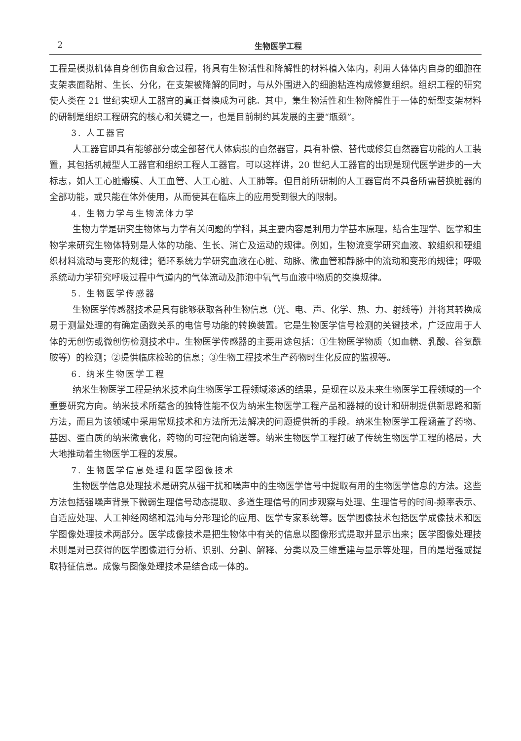2 生物医学工程
工程是模拟机体自身创伤自愈合过程，将具有生物活性和降解性的材料植入体内，利用人体体内自身的细胞在支架表面黏附、生长、分化，在支架被降解的同时，与从外围进入的细胞粘连构成修复组织。组织工程的研究使人类在 21 世纪实现人工器官的真正替换成为可能。其中，集生物活性和生物降解性于一体的新型支架材料的研制是组织工程研究的核心和关键之一，也是目前制约其发展的主要“瓶颈”。
3. 人工器官
人工器官即具有能够部分或全部替代人体病损的自然器官，具有补偿、替代或修复自然器官功能的人工装置，其包括机械型人工器官和组织工程人工器官。可以这样讲，20 世纪人工器官的出现是现代医学进步的一大标志，如人工心脏瓣膜、人工血管、人工心脏、人工肺等。但目前所研制的人工器官尚不具备所需替换脏器的全部功能，或只能在体外使用，从而使其在临床上的应用受到很大的限制。
4. 生物力学与生物流体力学
生物力学是研究生物体与力学有关问题的学科，其主要内容是利用力学基本原理，结合生理学、医学和生物学来研究生物体特别是人体的功能、生长、消亡及运动的规律。例如，生物流变学研究血液、软组织和硬组织材料流动与变形的规律；循环系统力学研究血液在心脏、动脉、微血管和静脉中的流动和变形的规律；呼吸系统动力学研究呼吸过程中气道内的气体流动及肺泡中氧气与血液中物质的交换规律。
5. 生物医学传感器
生物医学传感器技术是具有能够获取各种生物信息（光、电、声、化学、热、力、射线等）并将其转换成易于测量处理的有确定函数关系的电信号功能的转换装置。它是生物医学信号检测的关键技术，广泛应用于人体的无创伤或微创伤检测技术中。生物医学传感器的主要用途包括：①生物医学物质（如血糖、乳酸、谷氨酰胺等）的检测；②提供临床检验的信息；③生物工程技术生产药物时生化反应的监视等。
6. 纳米生物医学工程
纳米生物医学工程是纳米技术向生物医学工程领域渗透的结果，是现在以及未来生物医学工程领域的一个重要研究方向。纳米技术所蕴含的独特性能不仅为纳米生物医学工程产品和器械的设计和研制提供新思路和新方法，而且为该领域中采用常规技术和方法所无法解决的问题提供新的手段。纳米生物医学工程涵盖了药物、基因、蛋白质的纳米微囊化，药物的可控靶向输送等。纳米生物医学工程打破了传统生物医学工程的格局，大大地推动着生物医学工程的发展。
7. 生物医学信息处理和医学图像技术
生物医学信息处理技术是研究从强干扰和噪声中的生物医学信号中提取有用的生物医学信息的方法。这些方法包括强噪声背景下微弱生理信号动态提取、多道生理信号的同步观察与处理、生理信号的时间-频率表示、自适应处理、人工神经网络和混沌与分形理论的应用、医学专家系统等。医学图像技术包括医学成像技术和医学图像处理技术两部分。医学成像技术是把生物体中有关的信息以图像形式提取并显示出来；医学图像处理技术则是对已获得的医学图像进行分析、识别、分割、解释、分类以及三维重建与显示等处理，目的是增强或提取特征信息。成像与图像处理技术是结合成一体的。